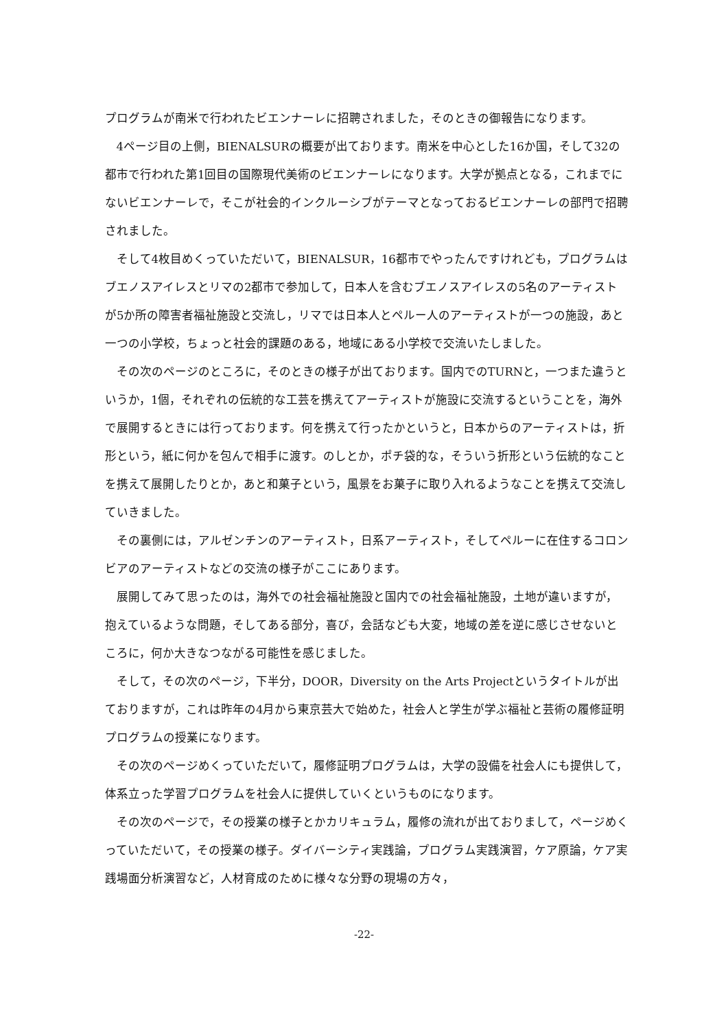プログラムが南米で行われたビエンナーレに招聘されました，そのときの御報告になります。
4ページ目の上側，BIENALSURの概要が出ております。南米を中心とした16か国，そして32の都市で行われた第1回目の国際現代美術のビエンナーレになります。大学が拠点となる，これまでにないビエンナーレで，そこが社会的インクルーシブがテーマとなっておるビエンナーレの部門で招聘されました。
そして4枚目めくっていただいて，BIENALSUR，16都市でやったんですけれども，プログラムはブエノスアイレスとリマの2都市で参加して，日本人を含むブエノスアイレスの5名のアーティストが5か所の障害者福祉施設と交流し，リマでは日本人とペルー人のアーティストが一つの施設，あと一つの小学校，ちょっと社会的課題のある，地域にある小学校で交流いたしました。
その次のページのところに，そのときの様子が出ております。国内でのTURNと，一つまた違うというか，1個，それぞれの伝統的な工芸を携えてアーティストが施設に交流するということを，海外で展開するときには行っております。何を携えて行ったかというと，日本からのアーティストは，折形という，紙に何かを包んで相手に渡す。のしとか，ポチ袋的な，そういう折形という伝統的なことを携えて展開したりとか，あと和菓子という，風景をお菓子に取り入れるようなことを携えて交流していきました。
その裏側には，アルゼンチンのアーティスト，日系アーティスト，そしてペルーに在住するコロンビアのアーティストなどの交流の様子がここにあります。
展開してみて思ったのは，海外での社会福祉施設と国内での社会福祉施設，土地が違いますが，抱えているような問題，そしてある部分，喜び，会話なども大変，地域の差を逆に感じさせないところに，何か大きなつながる可能性を感じました。
そして，その次のページ，下半分，DOOR，Diversity on the Arts Projectというタイトルが出ておりますが，これは昨年の4月から東京芸大で始めた，社会人と学生が学ぶ福祉と芸術の履修証明プログラムの授業になります。
その次のページめくっていただいて，履修証明プログラムは，大学の設備を社会人にも提供して，体系立った学習プログラムを社会人に提供していくというものになります。
その次のページで，その授業の様子とかカリキュラム，履修の流れが出ておりまして，ページめくっていただいて，その授業の様子。ダイバーシティ実践論，プログラム実践演習，ケア原論，ケア実践場面分析演習など，人材育成のために様々な分野の現場の方々，
-22-